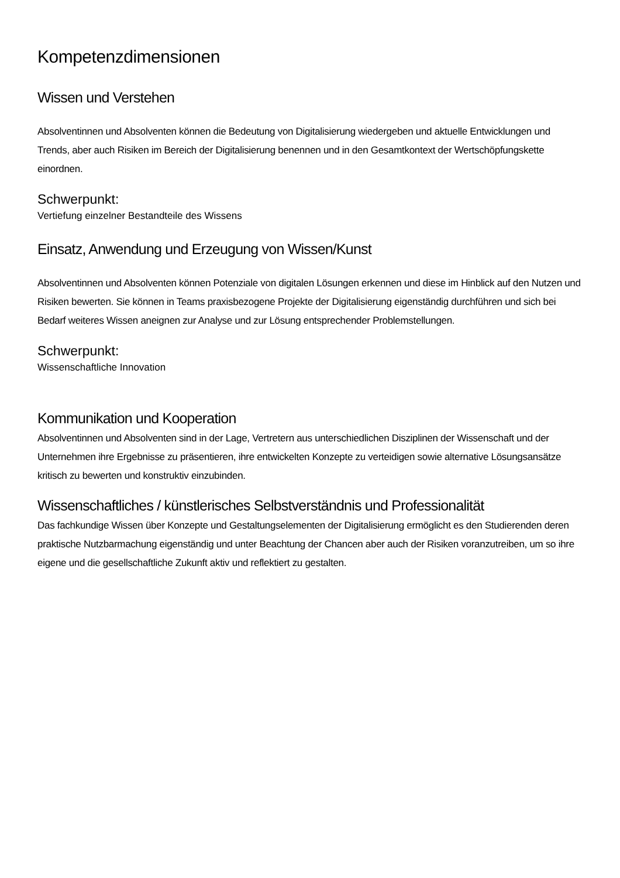Kompetenzdimensionen
Wissen und Verstehen
Absolventinnen und Absolventen können die Bedeutung von Digitalisierung wiedergeben und aktuelle Entwicklungen und Trends, aber auch Risiken im Bereich der Digitalisierung benennen und in den Gesamtkontext der Wertschöpfungskette einordnen.
Schwerpunkt:
Vertiefung einzelner Bestandteile des Wissens
Einsatz, Anwendung und Erzeugung von Wissen/Kunst
Absolventinnen und Absolventen können Potenziale von digitalen Lösungen erkennen und diese im Hinblick auf den Nutzen und Risiken bewerten. Sie können in Teams praxisbezogene Projekte der Digitalisierung eigenständig durchführen und sich bei Bedarf weiteres Wissen aneignen zur Analyse und zur Lösung entsprechender Problemstellungen.
Schwerpunkt:
Wissenschaftliche Innovation
Kommunikation und Kooperation
Absolventinnen und Absolventen sind in der Lage, Vertretern aus unterschiedlichen Disziplinen der Wissenschaft und der Unternehmen ihre Ergebnisse zu präsentieren, ihre entwickelten Konzepte zu verteidigen sowie alternative Lösungsansätze kritisch zu bewerten und konstruktiv einzubinden.
Wissenschaftliches / künstlerisches Selbstverständnis und Professionalität
Das fachkundige Wissen über Konzepte und Gestaltungselementen der Digitalisierung ermöglicht es den Studierenden deren praktische Nutzbarmachung eigenständig und unter Beachtung der Chancen aber auch der Risiken voranzutreiben, um so ihre eigene und die gesellschaftliche Zukunft aktiv und reflektiert zu gestalten.